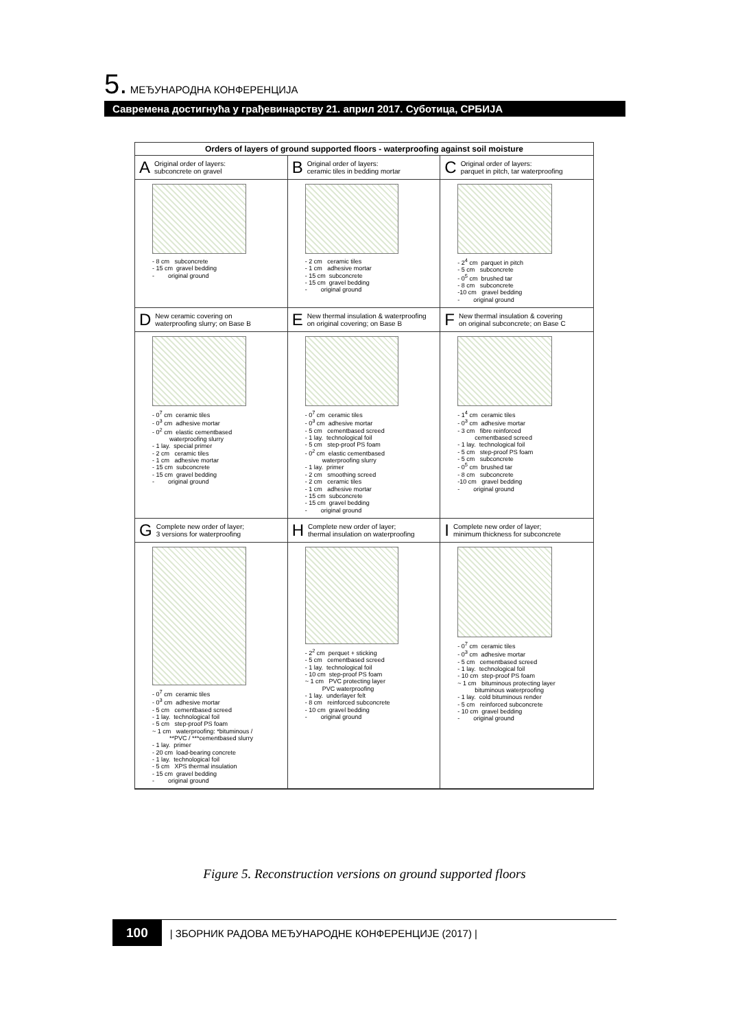5. МЕЂУНАРОДНА КОНФЕРЕНЦИЈА
Савремена достигнућа у грађевинарству 21. април 2017. Суботица, СРБИЈА
Orders of layers of ground supported floors - waterproofing against soil moisture
A Original order of layers:
subconcrete on gravel
- 8 cm subconcrete - 15 cm gravel bedding - original ground
B Original order of layers:
ceramic tiles in bedding mortar
- 2 cm ceramic tiles - 1 cm adhesive mortar - 15 cm subconcrete - 15 cm gravel bedding - original ground
C Original order of layers:
parquet in pitch, tar waterproofing
- 2<sup>4</sup> cm parquet in pitch - 5 cm subconcrete - 0<sup>5</sup> cm brushed tar - 8 cm subconcrete -10 cm gravel bedding - original ground
D New ceramic covering on
waterproofing slurry; on Base B
- 0<sup>7</sup> cm ceramic tiles - 0<sup>3</sup> cm adhesive mortar - 0<sup>2</sup> cm elastic cementbased waterproofing slurry - 1 lay. special primer - 2 cm ceramic tiles - 1 cm adhesive mortar - 15 cm subconcrete - 15 cm gravel bedding - original ground
E New thermal insulation & waterproofing
on original covering; on Base B
- 0<sup>7</sup> cm ceramic tiles - 0<sup>3</sup> cm adhesive mortar - 5 cm cementbased screed - 1 lay. technological foil - 5 cm step-proof PS foam - 0<sup>2</sup> cm elastic cementbased waterproofing slurry - 1 lay. primer - 2 cm smoothing screed - 2 cm ceramic tiles - 1 cm adhesive mortar - 15 cm subconcrete - 15 cm gravel bedding - original ground
F New thermal insulation & covering
on original subconcrete; on Base C
- 1<sup>4</sup> cm ceramic tiles - 0<sup>3</sup> cm adhesive mortar - 3 cm fibre reinforced cementbased screed - 1 lay. technological foil - 5 cm step-proof PS foam - 5 cm subconcrete - 0<sup>5</sup> cm brushed tar - 8 cm subconcrete -10 cm gravel bedding - original ground
G Complete new order of layer;
3 versions for waterproofing
- 0<sup>7</sup> cm ceramic tiles - 0<sup>3</sup> cm adhesive mortar - 5 cm cementbased screed - 1 lay. technological foil - 5 cm step-proof PS foam ~ 1 cm waterproofing: *bituminous / **PVC / ***cementbased slurry - 1 lay. primer - 20 cm load-bearing concrete - 1 lay. technological foil - 5 cm XPS thermal insulation - 15 cm gravel bedding - original ground
H Complete new order of layer;
thermal insulation on waterproofing
- 2<sup>2</sup> cm perquet + sticking - 5 cm cementbased screed - 1 lay. technological foil - 10 cm step-proof PS foam ~ 1 cm PVC protecting layer PVC waterproofing - 1 lay. underlayer felt - 8 cm reinforced subconcrete - 10 cm gravel bedding - original ground
I Complete new order of layer;
minimum thickness for subconcrete
- 0<sup>7</sup> cm ceramic tiles - 0<sup>3</sup> cm adhesive mortar - 5 cm cementbased screed - 1 lay. technological foil - 10 cm step-proof PS foam ~ 1 cm bituminous protecting layer bituminous waterproofing - 1 lay. cold bituminous render - 5 cm reinforced subconcrete - 10 cm gravel bedding - original ground
Figure 5. Reconstruction versions on ground supported floors
100 | ЗБОРНИК РАДОВА МЕЂУНАРОДНЕ КОНФЕРЕНЦИЈЕ (2017) |